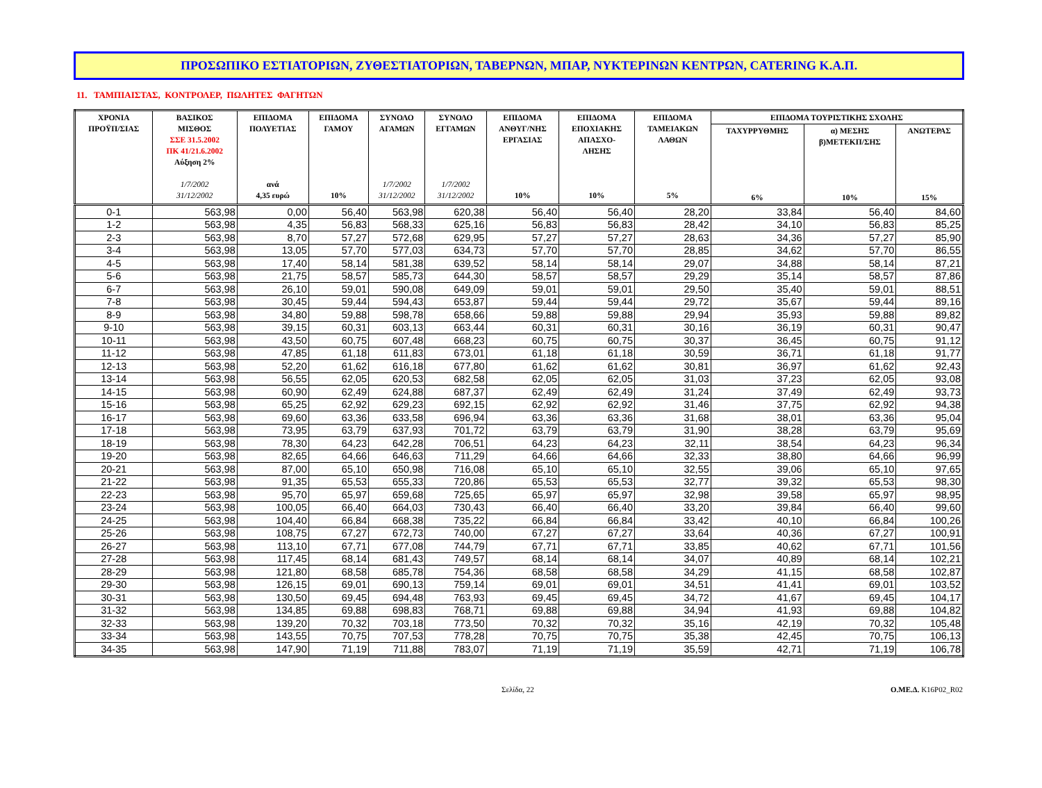ΠΡΟΣΩΠΙΚΟ ΕΣΤΙΑΤΟΡΙΩΝ, ΖΥΘΕΣΤΙΑΤΟΡΙΩΝ, ΤΑΒΕΡΝΩΝ, ΜΠΑΡ, ΝΥΚΤΕΡΙΝΩΝ ΚΕΝΤΡΩΝ, CATERING Κ.Α.Π.
11. ΤΑΜΠΙΑΙΣΤΑΣ, ΚΟΝΤΡΟΛΕΡ, ΠΩΛΗΤΕΣ ΦΑΓΗΤΩΝ
| ΧΡΟΝΙΑ ΠΡΟΫΠ/ΣΙΑΣ | ΒΑΣΙΚΟΣ ΜΙΣΘΟΣ ΣΣΕ 31.5.2002 ΠΚ 41/21.6.2002 Αύξηση 2% 1/7/2002 31/12/2002 | ΕΠΙΔΟΜΑ ΠΟΛΥΕΤΙΑΣ ανά 4,35 ευρώ | ΕΠΙΔΟΜΑ ΓΑΜΟΥ 10% | ΣΥΝΟΛΟ ΑΓΑΜΩΝ 1/7/2002 31/12/2002 | ΣΥΝΟΛΟ ΕΓΓΑΜΩΝ 1/7/2002 31/12/2002 | ΕΠΙΔΟΜΑ ΑΝΘΥΓ/ΝΗΣ ΕΡΓΑΣΙΑΣ 10% | ΕΠΙΔΟΜΑ ΕΠΟΧΙΑΚΗΣ ΑΠΑΣΧΟ- ΛΗΣΗΣ 10% | ΕΠΙΔΟΜΑ ΤΑΜΕΙΑΚΩΝ ΛΑΘΩΝ 5% | ΕΠΙΔΟΜΑ ΤΟΥΡΙΣΤΙΚΗΣ ΣΧΟΛΗΣ | | |
| --- | --- | --- | --- | --- | --- | --- | --- | --- | --- | --- | --- |
| | | | | | | | | | ΤΑΧΥΡΡΥΘΜΗΣ 6% | α) ΜΕΣΗΣ β)ΜΕΤΕΚΠ/ΣΗΣ 10% | ΑΝΩΤΕΡΑΣ 15% |
| 0-1 | 563,98 | 0,00 | 56,40 | 563,98 | 620,38 | 56,40 | 56,40 | 28,20 | 33,84 | 56,40 | 84,60 |
| 1-2 | 563,98 | 4,35 | 56,83 | 568,33 | 625,16 | 56,83 | 56,83 | 28,42 | 34,10 | 56,83 | 85,25 |
| 2-3 | 563,98 | 8,70 | 57,27 | 572,68 | 629,95 | 57,27 | 57,27 | 28,63 | 34,36 | 57,27 | 85,90 |
| 3-4 | 563,98 | 13,05 | 57,70 | 577,03 | 634,73 | 57,70 | 57,70 | 28,85 | 34,62 | 57,70 | 86,55 |
| 4-5 | 563,98 | 17,40 | 58,14 | 581,38 | 639,52 | 58,14 | 58,14 | 29,07 | 34,88 | 58,14 | 87,21 |
| 5-6 | 563,98 | 21,75 | 58,57 | 585,73 | 644,30 | 58,57 | 58,57 | 29,29 | 35,14 | 58,57 | 87,86 |
| 6-7 | 563,98 | 26,10 | 59,01 | 590,08 | 649,09 | 59,01 | 59,01 | 29,50 | 35,40 | 59,01 | 88,51 |
| 7-8 | 563,98 | 30,45 | 59,44 | 594,43 | 653,87 | 59,44 | 59,44 | 29,72 | 35,67 | 59,44 | 89,16 |
| 8-9 | 563,98 | 34,80 | 59,88 | 598,78 | 658,66 | 59,88 | 59,88 | 29,94 | 35,93 | 59,88 | 89,82 |
| 9-10 | 563,98 | 39,15 | 60,31 | 603,13 | 663,44 | 60,31 | 60,31 | 30,16 | 36,19 | 60,31 | 90,47 |
| 10-11 | 563,98 | 43,50 | 60,75 | 607,48 | 668,23 | 60,75 | 60,75 | 30,37 | 36,45 | 60,75 | 91,12 |
| 11-12 | 563,98 | 47,85 | 61,18 | 611,83 | 673,01 | 61,18 | 61,18 | 30,59 | 36,71 | 61,18 | 91,77 |
| 12-13 | 563,98 | 52,20 | 61,62 | 616,18 | 677,80 | 61,62 | 61,62 | 30,81 | 36,97 | 61,62 | 92,43 |
| 13-14 | 563,98 | 56,55 | 62,05 | 620,53 | 682,58 | 62,05 | 62,05 | 31,03 | 37,23 | 62,05 | 93,08 |
| 14-15 | 563,98 | 60,90 | 62,49 | 624,88 | 687,37 | 62,49 | 62,49 | 31,24 | 37,49 | 62,49 | 93,73 |
| 15-16 | 563,98 | 65,25 | 62,92 | 629,23 | 692,15 | 62,92 | 62,92 | 31,46 | 37,75 | 62,92 | 94,38 |
| 16-17 | 563,98 | 69,60 | 63,36 | 633,58 | 696,94 | 63,36 | 63,36 | 31,68 | 38,01 | 63,36 | 95,04 |
| 17-18 | 563,98 | 73,95 | 63,79 | 637,93 | 701,72 | 63,79 | 63,79 | 31,90 | 38,28 | 63,79 | 95,69 |
| 18-19 | 563,98 | 78,30 | 64,23 | 642,28 | 706,51 | 64,23 | 64,23 | 32,11 | 38,54 | 64,23 | 96,34 |
| 19-20 | 563,98 | 82,65 | 64,66 | 646,63 | 711,29 | 64,66 | 64,66 | 32,33 | 38,80 | 64,66 | 96,99 |
| 20-21 | 563,98 | 87,00 | 65,10 | 650,98 | 716,08 | 65,10 | 65,10 | 32,55 | 39,06 | 65,10 | 97,65 |
| 21-22 | 563,98 | 91,35 | 65,53 | 655,33 | 720,86 | 65,53 | 65,53 | 32,77 | 39,32 | 65,53 | 98,30 |
| 22-23 | 563,98 | 95,70 | 65,97 | 659,68 | 725,65 | 65,97 | 65,97 | 32,98 | 39,58 | 65,97 | 98,95 |
| 23-24 | 563,98 | 100,05 | 66,40 | 664,03 | 730,43 | 66,40 | 66,40 | 33,20 | 39,84 | 66,40 | 99,60 |
| 24-25 | 563,98 | 104,40 | 66,84 | 668,38 | 735,22 | 66,84 | 66,84 | 33,42 | 40,10 | 66,84 | 100,26 |
| 25-26 | 563,98 | 108,75 | 67,27 | 672,73 | 740,00 | 67,27 | 67,27 | 33,64 | 40,36 | 67,27 | 100,91 |
| 26-27 | 563,98 | 113,10 | 67,71 | 677,08 | 744,79 | 67,71 | 67,71 | 33,85 | 40,62 | 67,71 | 101,56 |
| 27-28 | 563,98 | 117,45 | 68,14 | 681,43 | 749,57 | 68,14 | 68,14 | 34,07 | 40,89 | 68,14 | 102,21 |
| 28-29 | 563,98 | 121,80 | 68,58 | 685,78 | 754,36 | 68,58 | 68,58 | 34,29 | 41,15 | 68,58 | 102,87 |
| 29-30 | 563,98 | 126,15 | 69,01 | 690,13 | 759,14 | 69,01 | 69,01 | 34,51 | 41,41 | 69,01 | 103,52 |
| 30-31 | 563,98 | 130,50 | 69,45 | 694,48 | 763,93 | 69,45 | 69,45 | 34,72 | 41,67 | 69,45 | 104,17 |
| 31-32 | 563,98 | 134,85 | 69,88 | 698,83 | 768,71 | 69,88 | 69,88 | 34,94 | 41,93 | 69,88 | 104,82 |
| 32-33 | 563,98 | 139,20 | 70,32 | 703,18 | 773,50 | 70,32 | 70,32 | 35,16 | 42,19 | 70,32 | 105,48 |
| 33-34 | 563,98 | 143,55 | 70,75 | 707,53 | 778,28 | 70,75 | 70,75 | 35,38 | 42,45 | 70,75 | 106,13 |
| 34-35 | 563,98 | 147,90 | 71,19 | 711,88 | 783,07 | 71,19 | 71,19 | 35,59 | 42,71 | 71,19 | 106,78 |
Σελίδα, 22 Ο.ΜΕ.Δ. K16P02_R02